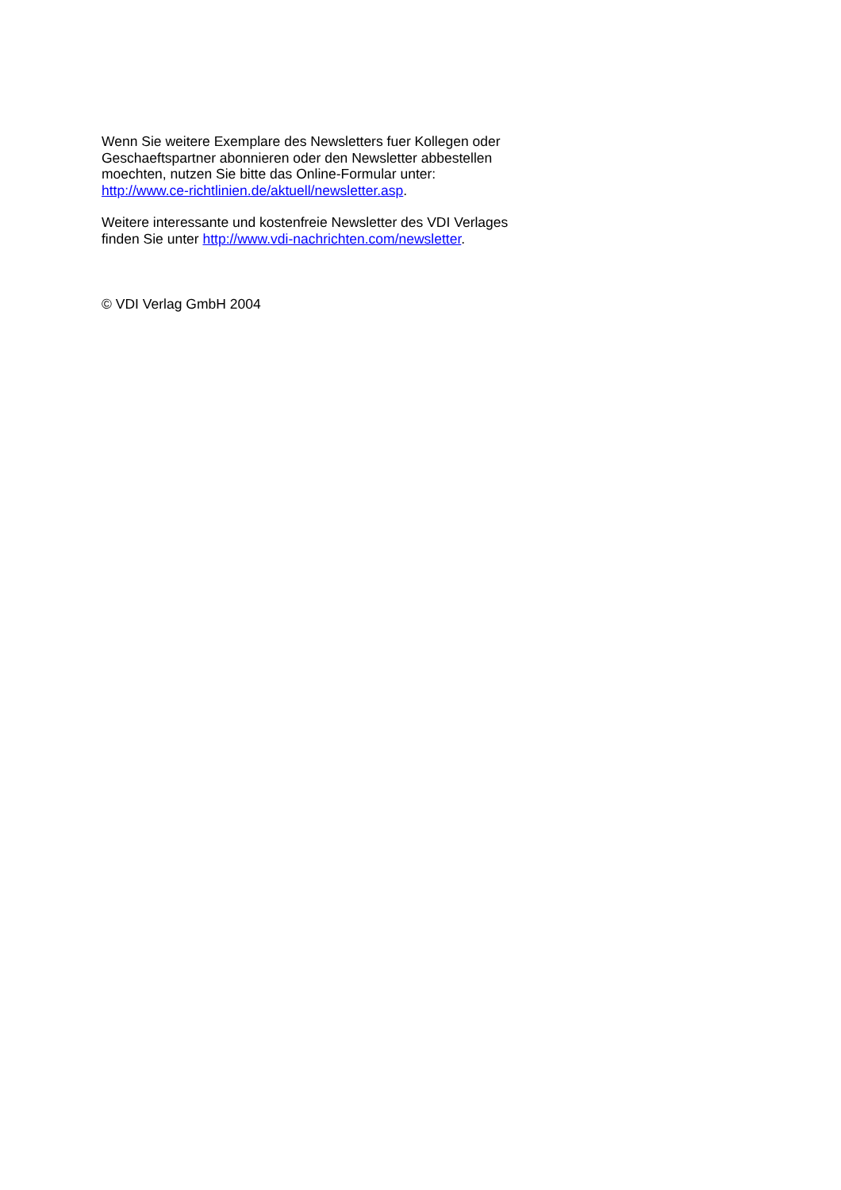Wenn Sie weitere Exemplare des Newsletters fuer Kollegen oder
Geschaeftspartner abonnieren oder den Newsletter abbestellen
moechten, nutzen Sie bitte das Online-Formular unter:
http://www.ce-richtlinien.de/aktuell/newsletter.asp.
Weitere interessante und kostenfreie Newsletter des VDI Verlages
finden Sie unter http://www.vdi-nachrichten.com/newsletter.
© VDI Verlag GmbH 2004